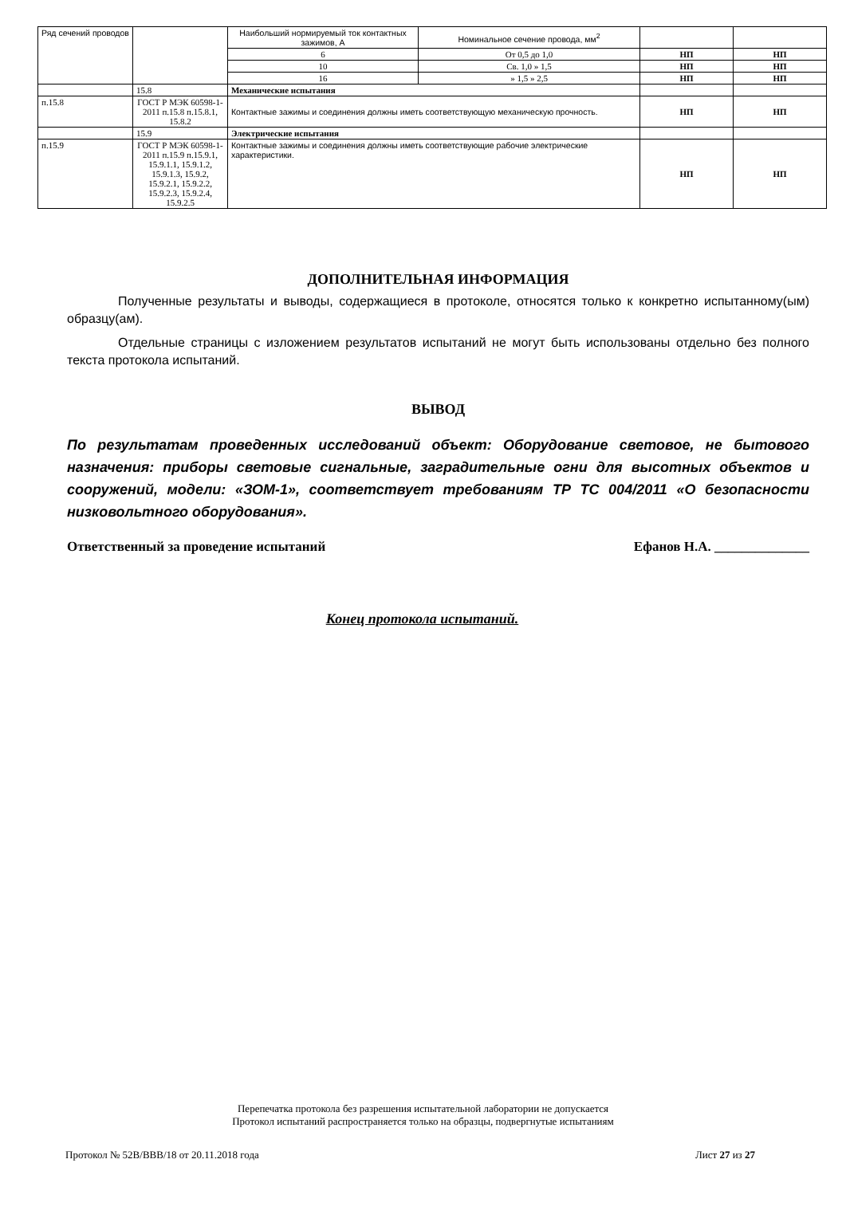| Ряд сечений проводов | | Наибольший нормируемый ток контактных зажимов, А | Номинальное сечение провода, мм<sup>2</sup> | | |
| | | 6 | От 0,5 до 1,0 | НП | НП |
| | | 10 | Св. 1,0 » 1,5 | НП | НП |
| | | 16 | » 1,5 » 2,5 | НП | НП |
| | 15.8 | Механические испытания | | | |
| п.15.8 | ГОСТ Р МЭК 60598-1-2011 п.15.8 п.15.8.1, 15.8.2 | Контактные зажимы и соединения должны иметь соответствующую механическую прочность. | | НП | НП |
| | 15.9 | Электрические испытания | | | |
| п.15.9 | ГОСТ Р МЭК 60598-1-2011 п.15.9 п.15.9.1, 15.9.1.1, 15.9.1.2, 15.9.1.3, 15.9.2, 15.9.2.1, 15.9.2.2, 15.9.2.3, 15.9.2.4, 15.9.2.5 | Контактные зажимы и соединения должны иметь соответствующие рабочие электрические характеристики. | | НП | НП |
ДОПОЛНИТЕЛЬНАЯ ИНФОРМАЦИЯ
Полученные результаты и выводы, содержащиеся в протоколе, относятся только к конкретно испытанному(ым) образцу(ам).
Отдельные страницы с изложением результатов испытаний не могут быть использованы отдельно без полного текста протокола испытаний.
ВЫВОД
По результатам проведенных исследований объект: Оборудование световое, не бытового назначения: приборы световые сигнальные, заградительные огни для высотных объектов и сооружений, модели: «ЗОМ-1», соответствует требованиям ТР ТС 004/2011 «О безопасности низковольтного оборудования».
Ответственный за проведение испытаний Ефанов Н.А. ______________
Конец протокола испытаний.
Перепечатка протокола без разрешения испытательной лаборатории не допускается
Протокол испытаний распространяется только на образцы, подвергнутые испытаниям
Протокол № 52В/ВВВ/18 от 20.11.2018 года Лист 27 из 27